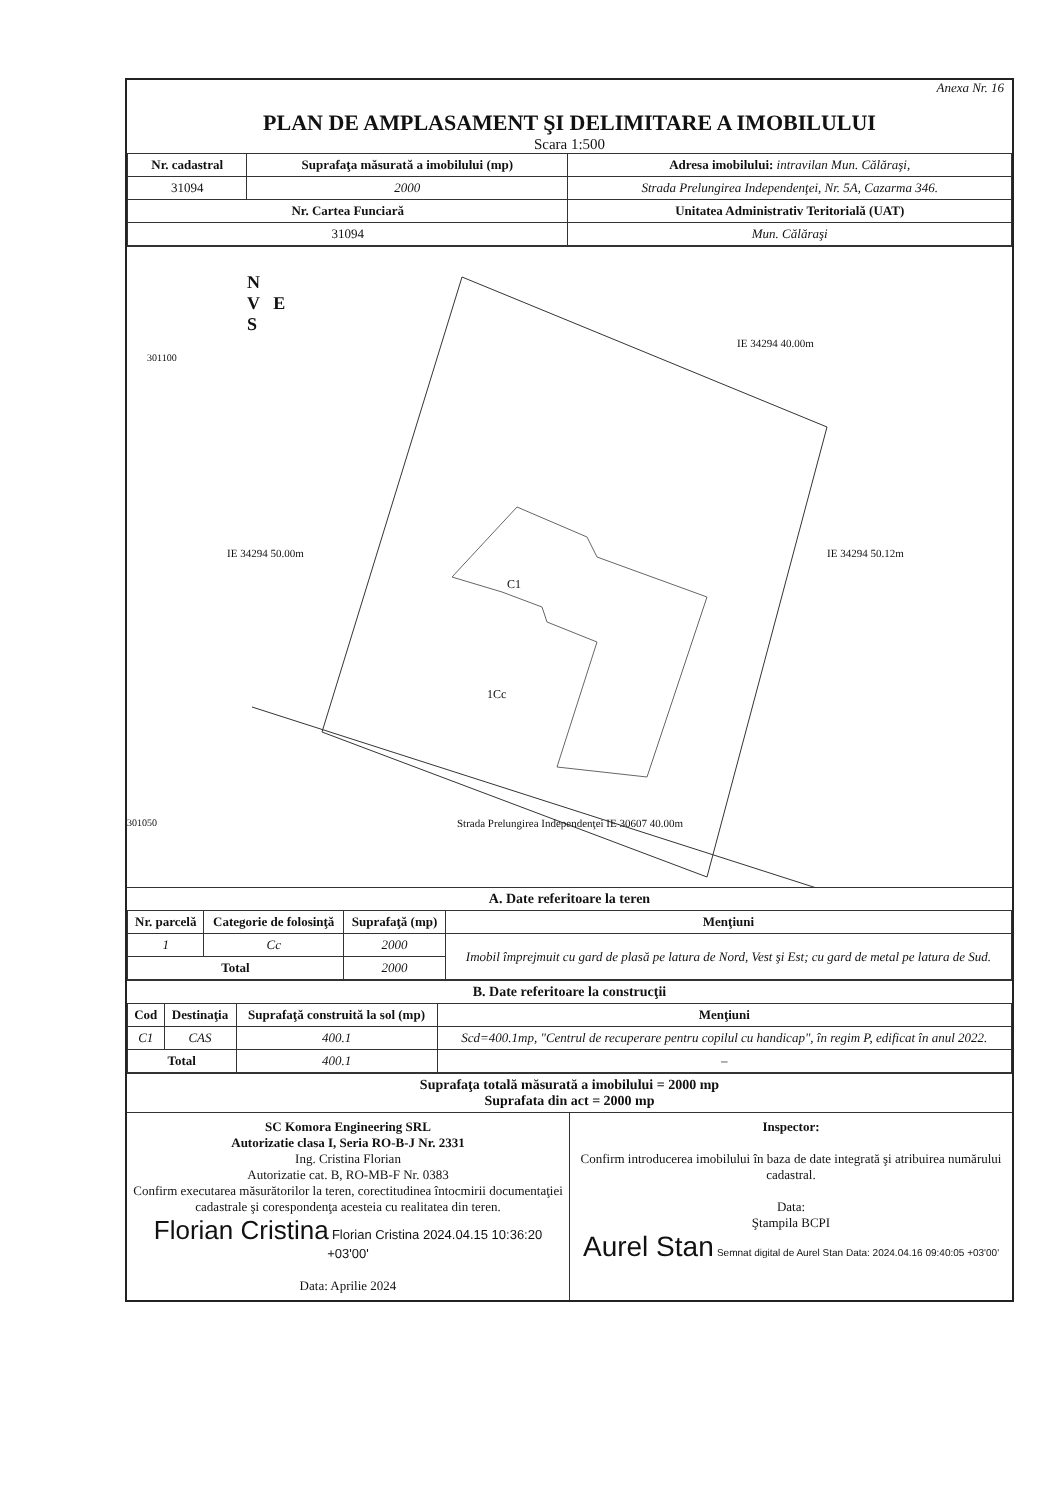Anexa Nr. 16
PLAN DE AMPLASAMENT ŞI DELIMITARE A IMOBILULUI
Scara 1:500
| Nr. cadastral | Suprafaţa măsurată a imobilului (mp) | Adresa imobilului: intravilan Mun. Călăraşi, |
| 31094 | 2000 | Strada Prelungirea Independenţei, Nr. 5A, Cazarma 346. |
| Nr. Cartea Funciară | | Unitatea Administrativ Teritorială (UAT) |
| 31094 | | Mun. Călăraşi |
N
V E
S
301100
301050
IE 34294 40.00m
C1
1Cc
Strada Prelungirea Independenţei IE 30607 40.00m
IE 34294 50.00m IE 34294 50.12m
A. Date referitoare la teren
| Nr. parcelă | Categorie de folosinţă | Suprafaţă (mp) | Menţiuni |
| --- | --- | --- | --- |
| 1 | Cc | 2000 | Imobil împrejmuit cu gard de plasă pe latura de Nord, Vest şi Est; cu gard de metal pe latura de Sud. |
| Total | | 2000 | |
B. Date referitoare la construcţii
| Cod | Destinaţia | Suprafaţă construită la sol (mp) | Menţiuni |
| --- | --- | --- | --- |
| C1 | CAS | 400.1 | Scd=400.1mp, "Centrul de recuperare pentru copilul cu handicap", în regim P, edificat în anul 2022. |
| Total | | 400.1 | – |
Suprafaţa totală măsurată a imobilului = 2000 mp
Suprafata din act = 2000 mp
SC Komora Engineering SRL
Autorizatie clasa I, Seria RO-B-J Nr. 2331
Ing. Cristina Florian
Autorizatie cat. B, RO-MB-F Nr. 0383
Confirm executarea măsurătorilor la teren, corectitudinea întocmirii documentaţiei cadastrale şi corespondenţa acesteia cu realitatea din teren.
Florian Cristina Florian Cristina 2024.04.15 10:36:20 +03'00'
Data: Aprilie 2024
Inspector:
Confirm introducerea imobilului în baza de date integrată şi atribuirea numărului cadastral.
Data:
Ştampila BCPI
Aurel Stan Semnat digital de Aurel Stan Data: 2024.04.16 09:40:05 +03'00'